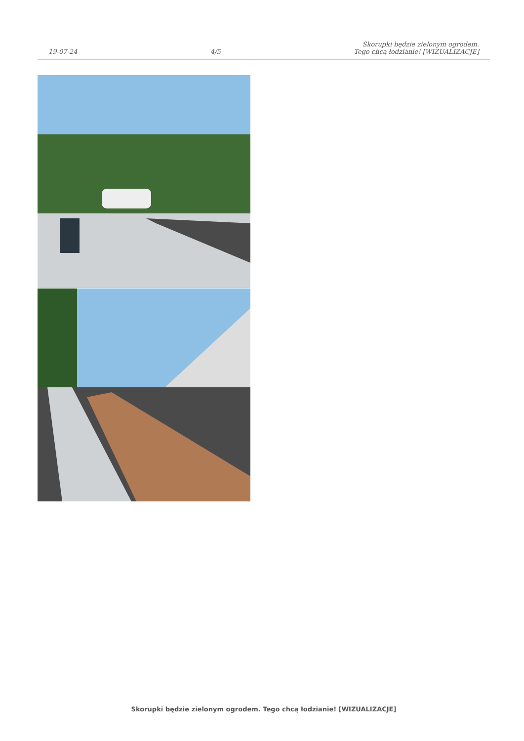19-07-24
4/5
Skorupki będzie zielonym ogrodem.
Tego chcą łodzianie! [WIZUALIZACJE]
Skorupki będzie zielonym ogrodem. Tego chcą łodzianie! [WIZUALIZACJE]